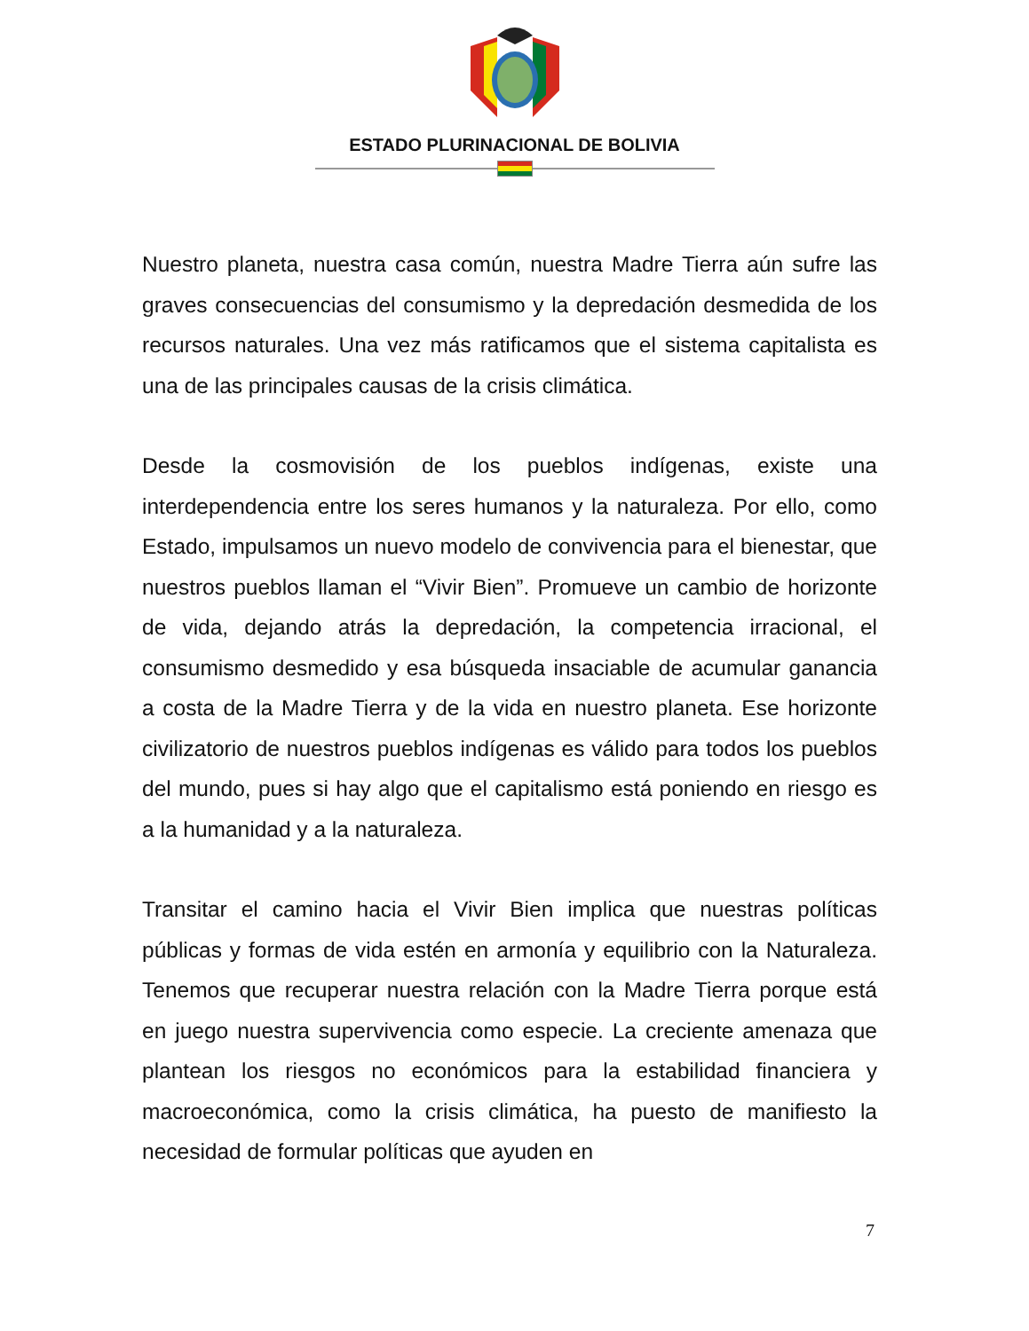ESTADO PLURINACIONAL DE BOLIVIA
Nuestro planeta, nuestra casa común, nuestra Madre Tierra aún sufre las graves consecuencias del consumismo y la depredación desmedida de los recursos naturales. Una vez más ratificamos que el sistema capitalista es una de las principales causas de la crisis climática.
Desde la cosmovisión de los pueblos indígenas, existe una interdependencia entre los seres humanos y la naturaleza. Por ello, como Estado, impulsamos un nuevo modelo de convivencia para el bienestar, que nuestros pueblos llaman el “Vivir Bien”. Promueve un cambio de horizonte de vida, dejando atrás la depredación, la competencia irracional, el consumismo desmedido y esa búsqueda insaciable de acumular ganancia a costa de la Madre Tierra y de la vida en nuestro planeta. Ese horizonte civilizatorio de nuestros pueblos indígenas es válido para todos los pueblos del mundo, pues si hay algo que el capitalismo está poniendo en riesgo es a la humanidad y a la naturaleza.
Transitar el camino hacia el Vivir Bien implica que nuestras políticas públicas y formas de vida estén en armonía y equilibrio con la Naturaleza. Tenemos que recuperar nuestra relación con la Madre Tierra porque está en juego nuestra supervivencia como especie. La creciente amenaza que plantean los riesgos no económicos para la estabilidad financiera y macroeconómica, como la crisis climática, ha puesto de manifiesto la necesidad de formular políticas que ayuden en
7